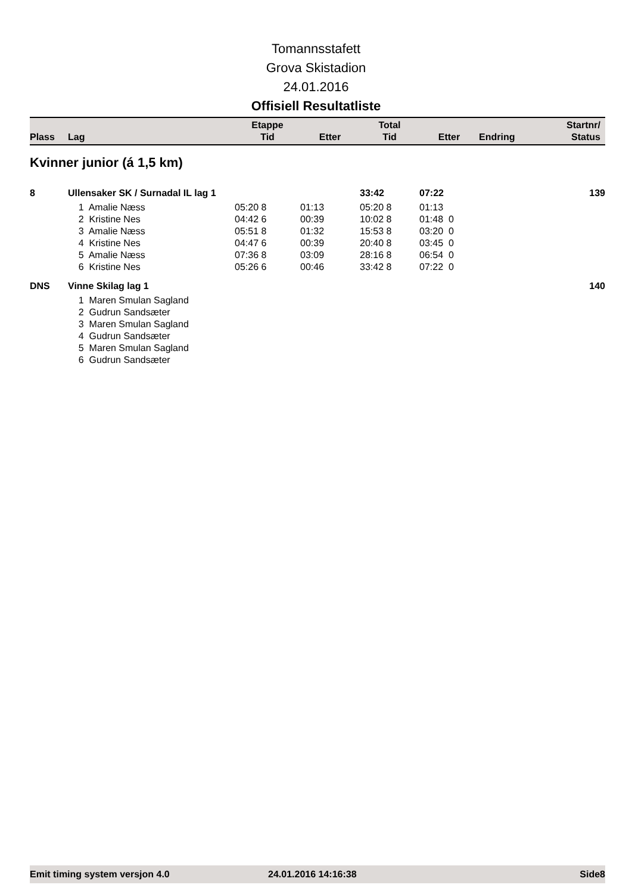Tomannsstafett
Grova Skistadion
24.01.2016
Offisiell Resultatliste
| Plass | Lag | Etappe Tid | Etter | Total Tid | Etter | Endring | Startnr/ Status |
| --- | --- | --- | --- | --- | --- | --- | --- |
Kvinner junior (á 1,5 km)
| 8 | Ullensaker SK / Surnadal IL lag 1 | | | 33:42 | 07:22 | | 139 |
| | 1 Amalie Næss | 05:20 8 | 01:13 | 05:20 8 | 01:13 | | |
| | 2 Kristine Nes | 04:42 6 | 00:39 | 10:02 8 | 01:48 0 | | |
| | 3 Amalie Næss | 05:51 8 | 01:32 | 15:53 8 | 03:20 0 | | |
| | 4 Kristine Nes | 04:47 6 | 00:39 | 20:40 8 | 03:45 0 | | |
| | 5 Amalie Næss | 07:36 8 | 03:09 | 28:16 8 | 06:54 0 | | |
| | 6 Kristine Nes | 05:26 6 | 00:46 | 33:42 8 | 07:22 0 | | |
| DNS | Vinne Skilag lag 1 | | | | | | 140 |
| | 1 Maren Smulan Sagland | | | | | | |
| | 2 Gudrun Sandsæter | | | | | | |
| | 3 Maren Smulan Sagland | | | | | | |
| | 4 Gudrun Sandsæter | | | | | | |
| | 5 Maren Smulan Sagland | | | | | | |
| | 6 Gudrun Sandsæter | | | | | | |
Emit timing system versjon 4.0 24.01.2016 14:16:38 Side8